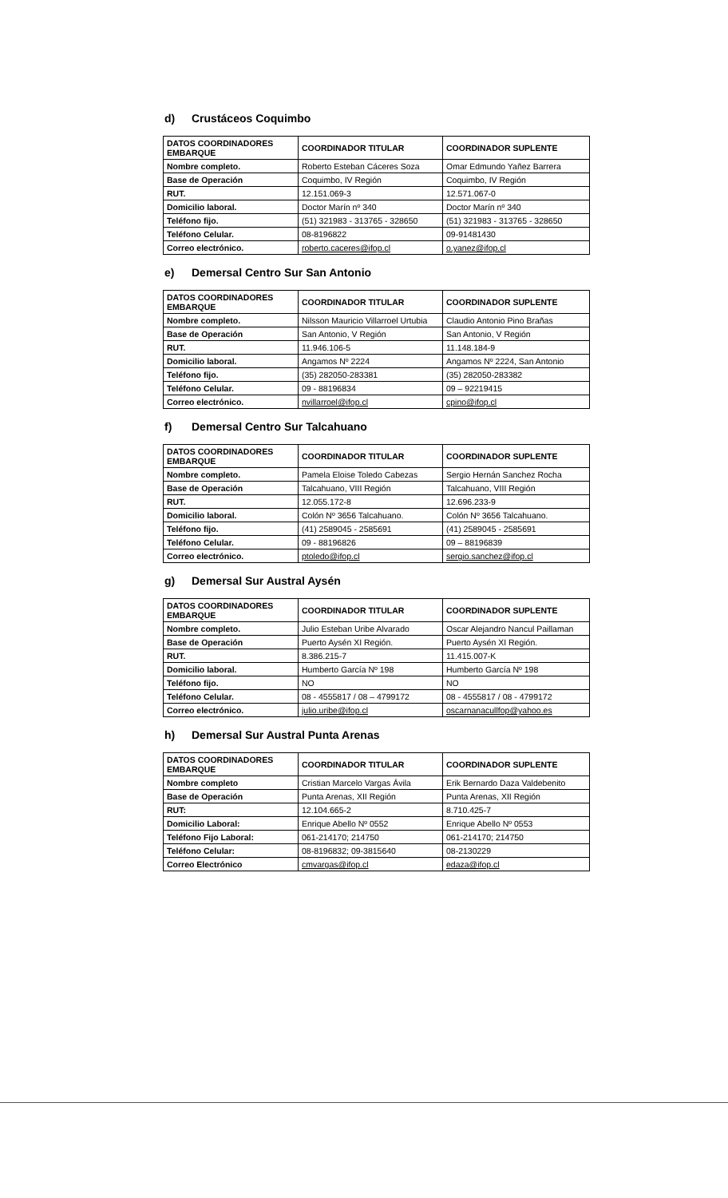d) Crustáceos Coquimbo
| DATOS COORDINADORES EMBARQUE | COORDINADOR TITULAR | COORDINADOR SUPLENTE |
| --- | --- | --- |
| Nombre completo. | Roberto Esteban Cáceres Soza | Omar Edmundo Yañez Barrera |
| Base de Operación | Coquimbo, IV Región | Coquimbo, IV Región |
| RUT. | 12.151.069-3 | 12.571.067-0 |
| Domicilio laboral. | Doctor Marín nº 340 | Doctor Marín nº 340 |
| Teléfono fijo. | (51) 321983 - 313765 - 328650 | (51) 321983 - 313765 - 328650 |
| Teléfono Celular. | 08-8196822 | 09-91481430 |
| Correo electrónico. | roberto.caceres@ifop.cl | o.yanez@ifop.cl |
e) Demersal Centro Sur San Antonio
| DATOS COORDINADORES EMBARQUE | COORDINADOR TITULAR | COORDINADOR SUPLENTE |
| --- | --- | --- |
| Nombre completo. | Nilsson Mauricio Villarroel Urtubia | Claudio Antonio Pino Brañas |
| Base de Operación | San Antonio, V Región | San Antonio, V Región |
| RUT. | 11.946.106-5 | 11.148.184-9 |
| Domicilio laboral. | Angamos Nº 2224 | Angamos Nº 2224, San Antonio |
| Teléfono fijo. | (35) 282050-283381 | (35) 282050-283382 |
| Teléfono Celular. | 09 - 88196834 | 09 – 92219415 |
| Correo electrónico. | nvillarroel@ifop.cl | cpino@ifop.cl |
f) Demersal Centro Sur Talcahuano
| DATOS COORDINADORES EMBARQUE | COORDINADOR TITULAR | COORDINADOR SUPLENTE |
| --- | --- | --- |
| Nombre completo. | Pamela Eloise Toledo Cabezas | Sergio Hernán Sanchez Rocha |
| Base de Operación | Talcahuano, VIII Región | Talcahuano, VIII Región |
| RUT. | 12.055.172-8 | 12.696.233-9 |
| Domicilio laboral. | Colón Nº 3656 Talcahuano. | Colón Nº 3656 Talcahuano. |
| Teléfono fijo. | (41) 2589045 - 2585691 | (41) 2589045 - 2585691 |
| Teléfono Celular. | 09 - 88196826 | 09 – 88196839 |
| Correo electrónico. | ptoledo@ifop.cl | sergio.sanchez@ifop.cl |
g) Demersal Sur Austral Aysén
| DATOS COORDINADORES EMBARQUE | COORDINADOR TITULAR | COORDINADOR SUPLENTE |
| --- | --- | --- |
| Nombre completo. | Julio Esteban Uribe Alvarado | Oscar Alejandro Nancul Paillaman |
| Base de Operación | Puerto Aysén XI Región. | Puerto Aysén XI Región. |
| RUT. | 8.386.215-7 | 11.415.007-K |
| Domicilio laboral. | Humberto García Nº 198 | Humberto García Nº 198 |
| Teléfono fijo. | NO | NO |
| Teléfono Celular. | 08 - 4555817 / 08 – 4799172 | 08 - 4555817 / 08 - 4799172 |
| Correo electrónico. | julio.uribe@ifop.cl | oscarnanacullfop@yahoo.es |
h) Demersal Sur Austral Punta Arenas
| DATOS COORDINADORES EMBARQUE | COORDINADOR TITULAR | COORDINADOR SUPLENTE |
| --- | --- | --- |
| Nombre completo | Cristian Marcelo Vargas Ávila | Erik Bernardo Daza Valdebenito |
| Base de Operación | Punta Arenas, XII Región | Punta Arenas, XII Región |
| RUT: | 12.104.665-2 | 8.710.425-7 |
| Domicilio Laboral: | Enrique Abello Nº 0552 | Enrique Abello Nº 0553 |
| Teléfono Fijo Laboral: | 061-214170; 214750 | 061-214170; 214750 |
| Teléfono Celular: | 08-8196832; 09-3815640 | 08-2130229 |
| Correo Electrónico | cmvargas@ifop.cl | edaza@ifop.cl |